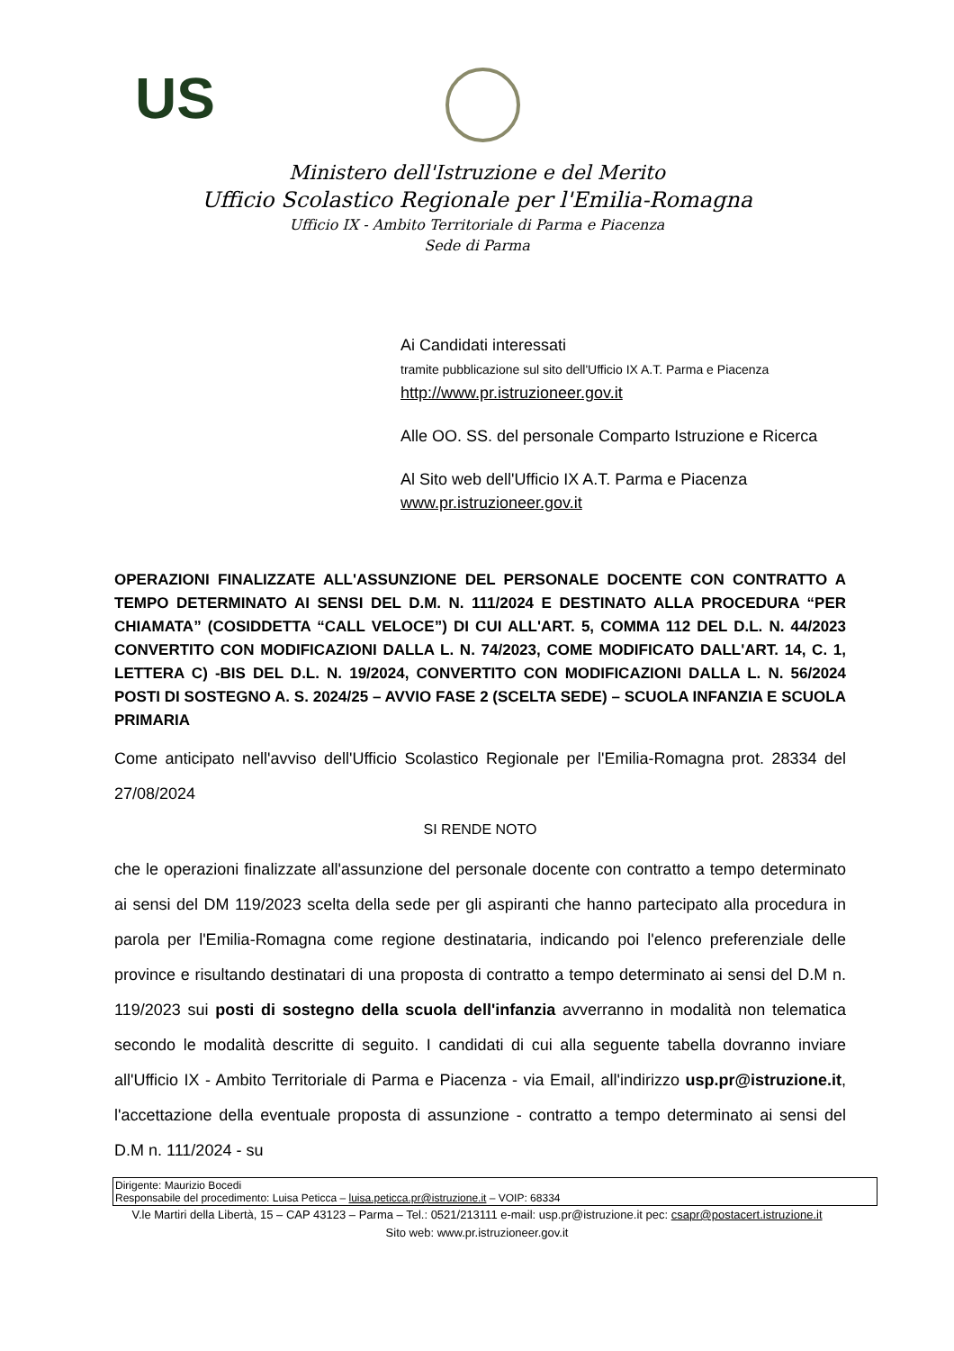US
Ministero dell'Istruzione e del Merito
Ufficio Scolastico Regionale per l'Emilia-Romagna
Ufficio IX - Ambito Territoriale di Parma e Piacenza
Sede di Parma
Ai Candidati interessati
tramite pubblicazione sul sito dell'Ufficio IX A.T. Parma e Piacenza
http://www.pr.istruzioneer.gov.it
Alle OO. SS. del personale Comparto Istruzione e Ricerca
Al Sito web dell'Ufficio IX A.T. Parma e Piacenza
www.pr.istruzioneer.gov.it
OPERAZIONI FINALIZZATE ALL'ASSUNZIONE DEL PERSONALE DOCENTE CON CONTRATTO A TEMPO DETERMINATO AI SENSI DEL D.M. N. 111/2024 E DESTINATO ALLA PROCEDURA “PER CHIAMATA” (COSIDDETTA “CALL VELOCE”) DI CUI ALL'ART. 5, COMMA 112 DEL D.L. N. 44/2023 CONVERTITO CON MODIFICAZIONI DALLA L. N. 74/2023, COME MODIFICATO DALL'ART. 14, C. 1, LETTERA C) -BIS DEL D.L. N. 19/2024, CONVERTITO CON MODIFICAZIONI DALLA L. N. 56/2024 POSTI DI SOSTEGNO A. S. 2024/25 – AVVIO FASE 2 (SCELTA SEDE) – SCUOLA INFANZIA E SCUOLA PRIMARIA
Come anticipato nell'avviso dell'Ufficio Scolastico Regionale per l'Emilia-Romagna prot. 28334 del 27/08/2024
SI RENDE NOTO
che le operazioni finalizzate all'assunzione del personale docente con contratto a tempo determinato ai sensi del DM 119/2023 scelta della sede per gli aspiranti che hanno partecipato alla procedura in parola per l'Emilia-Romagna come regione destinataria, indicando poi l'elenco preferenziale delle province e risultando destinatari di una proposta di contratto a tempo determinato ai sensi del D.M n. 119/2023 sui posti di sostegno della scuola dell'infanzia avverranno in modalità non telematica secondo le modalità descritte di seguito. I candidati di cui alla seguente tabella dovranno inviare all'Ufficio IX - Ambito Territoriale di Parma e Piacenza - via Email, all'indirizzo usp.pr@istruzione.it, l'accettazione della eventuale proposta di assunzione - contratto a tempo determinato ai sensi del D.M n. 111/2024 - su
Dirigente: Maurizio Bocedi
Responsabile del procedimento: Luisa Peticca – luisa.peticca.pr@istruzione.it – VOIP: 68334
V.le Martiri della Libertà, 15 – CAP 43123 – Parma – Tel.: 0521/213111 e-mail: usp.pr@istruzione.it pec: csapr@postacert.istruzione.it
Sito web: www.pr.istruzioneer.gov.it